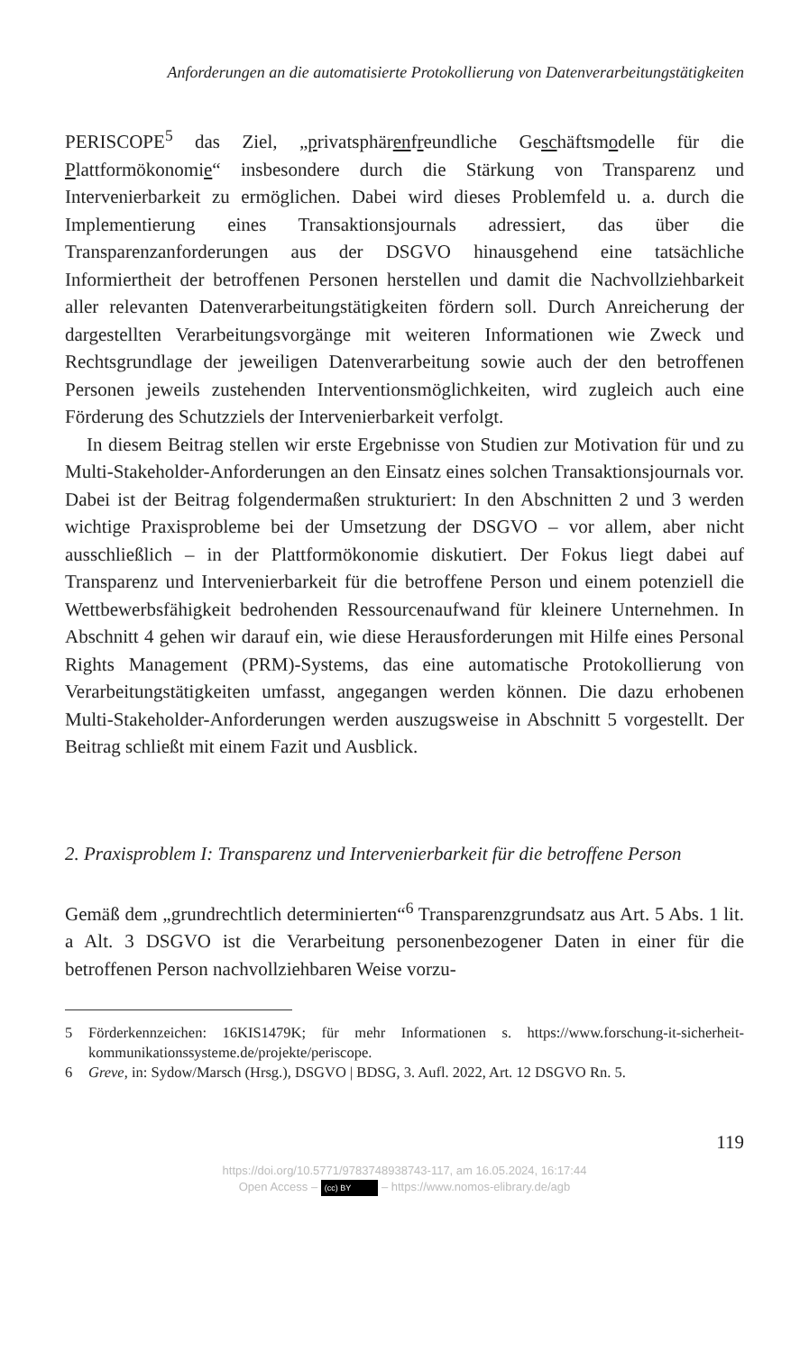Anforderungen an die automatisierte Protokollierung von Datenverarbeitungstätigkeiten
PERISCOPE<sup>5</sup> das Ziel, „privatsphärenfreundliche Geschäftsmodelle für die Plattformökonomie“ insbesondere durch die Stärkung von Transparenz und Intervenierbarkeit zu ermöglichen. Dabei wird dieses Problemfeld u. a. durch die Implementierung eines Transaktionsjournals adressiert, das über die Transparenzanforderungen aus der DSGVO hinausgehend eine tatsächliche Informiertheit der betroffenen Personen herstellen und damit die Nachvollziehbarkeit aller relevanten Datenverarbeitungstätigkeiten fördern soll. Durch Anreicherung der dargestellten Verarbeitungsvorgänge mit weiteren Informationen wie Zweck und Rechtsgrundlage der jeweiligen Datenverarbeitung sowie auch der den betroffenen Personen jeweils zustehenden Interventionsmöglichkeiten, wird zugleich auch eine Förderung des Schutzziels der Intervenierbarkeit verfolgt.
In diesem Beitrag stellen wir erste Ergebnisse von Studien zur Motivation für und zu Multi-Stakeholder-Anforderungen an den Einsatz eines solchen Transaktionsjournals vor. Dabei ist der Beitrag folgendermaßen strukturiert: In den Abschnitten 2 und 3 werden wichtige Praxisprobleme bei der Umsetzung der DSGVO – vor allem, aber nicht ausschließlich – in der Plattformökonomie diskutiert. Der Fokus liegt dabei auf Transparenz und Intervenierbarkeit für die betroffene Person und einem potenziell die Wettbewerbsfähigkeit bedrohenden Ressourcenaufwand für kleinere Unternehmen. In Abschnitt 4 gehen wir darauf ein, wie diese Herausforderungen mit Hilfe eines Personal Rights Management (PRM)-Systems, das eine automatische Protokollierung von Verarbeitungstätigkeiten umfasst, angegangen werden können. Die dazu erhobenen Multi-Stakeholder-Anforderungen werden auszugsweise in Abschnitt 5 vorgestellt. Der Beitrag schließt mit einem Fazit und Ausblick.
2. Praxisproblem I: Transparenz und Intervenierbarkeit für die betroffene Person
Gemäß dem „grundrechtlich determinierten“<sup>6</sup> Transparenzgrundsatz aus Art. 5 Abs. 1 lit. a Alt. 3 DSGVO ist die Verarbeitung personenbezogener Daten in einer für die betroffenen Person nachvollziehbaren Weise vorzu-
5 Förderkennzeichen: 16KIS1479K; für mehr Informationen s. https://www.forschung-it-sicherheit-kommunikationssysteme.de/projekte/periscope.
6 Greve, in: Sydow/Marsch (Hrsg.), DSGVO | BDSG, 3. Aufl. 2022, Art. 12 DSGVO Rn. 5.
119
https://doi.org/10.5771/9783748938743-117, am 16.05.2024, 16:17:44
Open Access – (cc) BY – https://www.nomos-elibrary.de/agb